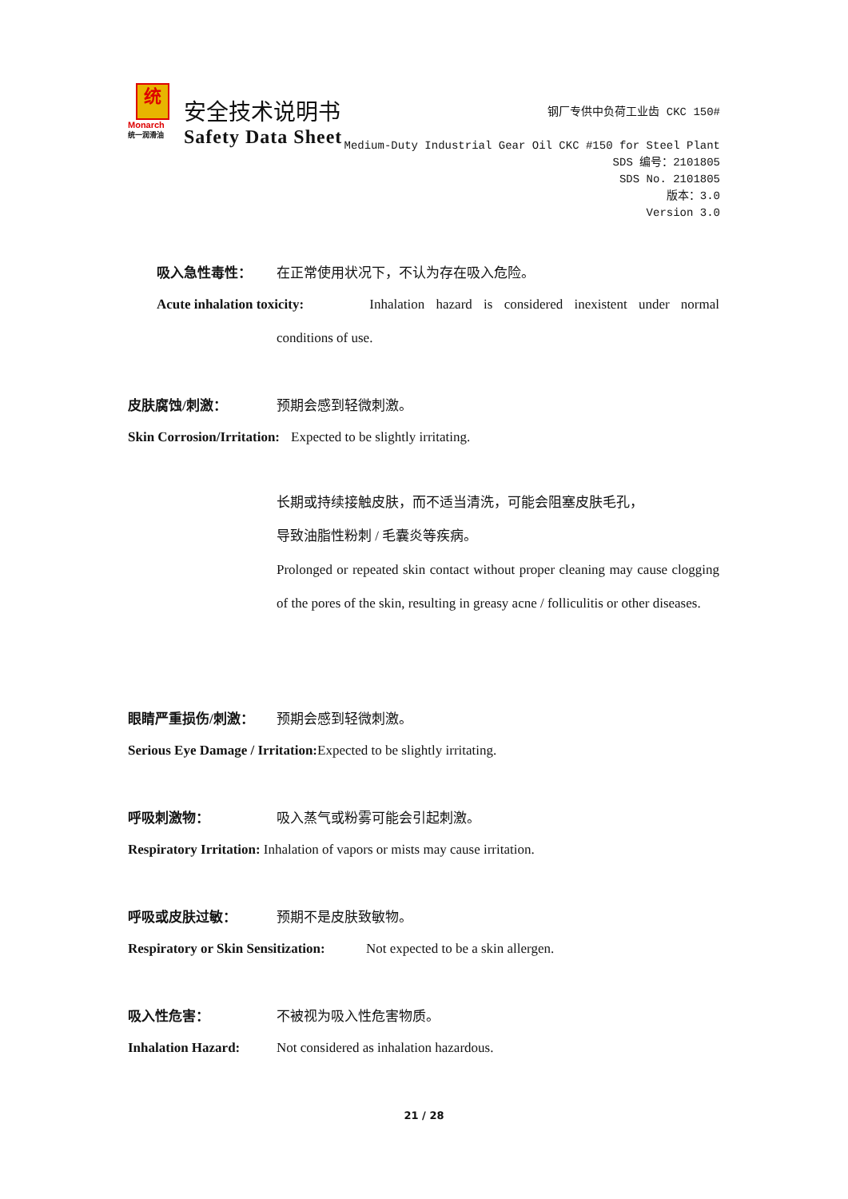统
Monarch
统一润滑油
安全技术说明书
Safety Data Sheet
钢厂专供中负荷工业齿 CKC 150#
Medium-Duty Industrial Gear Oil CKC #150 for Steel Plant
SDS 编号：2101805
SDS No. 2101805
版本：3.0
Version 3.0
吸入急性毒性： 在正常使用状况下，不认为存在吸入危险。
Acute inhalation toxicity: Inhalation hazard is considered inexistent under normal
conditions of use.
皮肤腐蚀/刺激： 预期会感到轻微刺激。
Skin Corrosion/Irritation: Expected to be slightly irritating.
长期或持续接触皮肤，而不适当清洗，可能会阻塞皮肤毛孔，
导致油脂性粉刺 / 毛囊炎等疾病。
Prolonged or repeated skin contact without proper cleaning may cause clogging of the pores of the skin, resulting in greasy acne / folliculitis or other diseases.
眼睛严重损伤/刺激： 预期会感到轻微刺激。
Serious Eye Damage / Irritation: Expected to be slightly irritating.
呼吸刺激物： 吸入蒸气或粉雾可能会引起刺激。
Respiratory Irritation: Inhalation of vapors or mists may cause irritation.
呼吸或皮肤过敏： 预期不是皮肤致敏物。
Respiratory or Skin Sensitization: Not expected to be a skin allergen.
吸入性危害： 不被视为吸入性危害物质。
Inhalation Hazard: Not considered as inhalation hazardous.
21 / 28